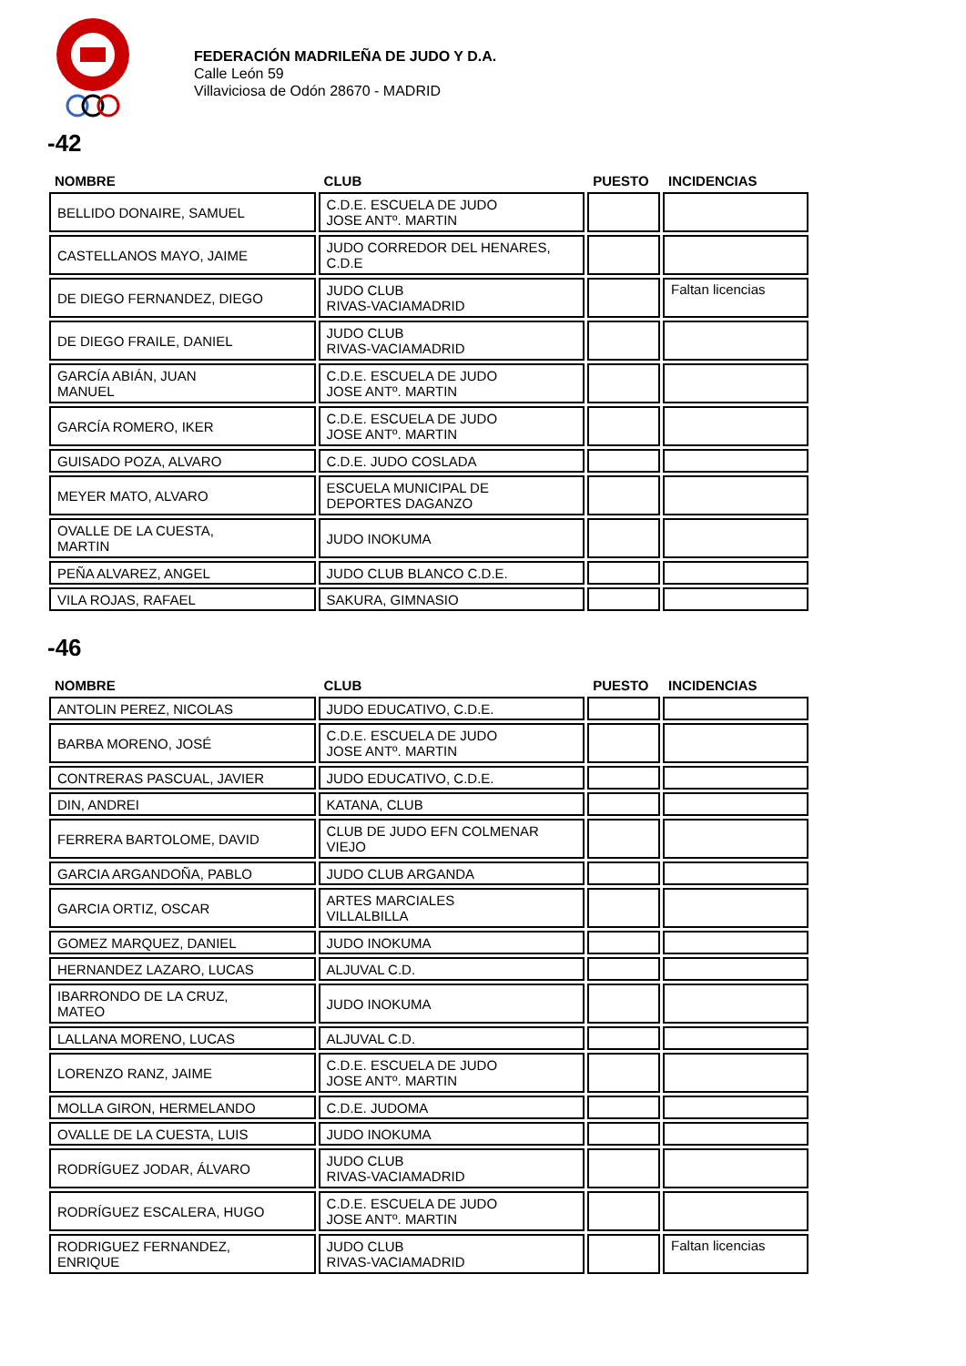FEDERACIÓN MADRILEÑA DE JUDO Y D.A.
Calle León 59
Villaviciosa de Odón 28670 - MADRID
-42
| NOMBRE | CLUB | PUESTO | INCIDENCIAS |
| --- | --- | --- | --- |
| BELLIDO DONAIRE, SAMUEL | C.D.E. ESCUELA DE JUDO JOSE ANTº. MARTIN | | |
| CASTELLANOS MAYO, JAIME | JUDO CORREDOR DEL HENARES, C.D.E | | |
| DE DIEGO FERNANDEZ, DIEGO | JUDO CLUB RIVAS-VACIAMADRID | | Faltan licencias |
| DE DIEGO FRAILE, DANIEL | JUDO CLUB RIVAS-VACIAMADRID | | |
| GARCÍA ABIÁN, JUAN MANUEL | C.D.E. ESCUELA DE JUDO JOSE ANTº. MARTIN | | |
| GARCÍA ROMERO, IKER | C.D.E. ESCUELA DE JUDO JOSE ANTº. MARTIN | | |
| GUISADO POZA, ALVARO | C.D.E. JUDO COSLADA | | |
| MEYER MATO, ALVARO | ESCUELA MUNICIPAL DE DEPORTES DAGANZO | | |
| OVALLE DE LA CUESTA, MARTIN | JUDO INOKUMA | | |
| PEÑA ALVAREZ, ANGEL | JUDO CLUB BLANCO C.D.E. | | |
| VILA ROJAS, RAFAEL | SAKURA, GIMNASIO | | |
-46
| NOMBRE | CLUB | PUESTO | INCIDENCIAS |
| --- | --- | --- | --- |
| ANTOLIN PEREZ, NICOLAS | JUDO EDUCATIVO, C.D.E. | | |
| BARBA MORENO, JOSÉ | C.D.E. ESCUELA DE JUDO JOSE ANTº. MARTIN | | |
| CONTRERAS PASCUAL, JAVIER | JUDO EDUCATIVO, C.D.E. | | |
| DIN, ANDREI | KATANA, CLUB | | |
| FERRERA BARTOLOME, DAVID | CLUB DE JUDO EFN COLMENAR VIEJO | | |
| GARCIA ARGANDOÑA, PABLO | JUDO CLUB ARGANDA | | |
| GARCIA ORTIZ, OSCAR | ARTES MARCIALES VILLALBILLA | | |
| GOMEZ MARQUEZ, DANIEL | JUDO INOKUMA | | |
| HERNANDEZ LAZARO, LUCAS | ALJUVAL C.D. | | |
| IBARRONDO DE LA CRUZ, MATEO | JUDO INOKUMA | | |
| LALLANA MORENO, LUCAS | ALJUVAL C.D. | | |
| LORENZO RANZ, JAIME | C.D.E. ESCUELA DE JUDO JOSE ANTº. MARTIN | | |
| MOLLA GIRON, HERMELANDO | C.D.E. JUDOMA | | |
| OVALLE DE LA CUESTA, LUIS | JUDO INOKUMA | | |
| RODRÍGUEZ JODAR, ÁLVARO | JUDO CLUB RIVAS-VACIAMADRID | | |
| RODRÍGUEZ ESCALERA, HUGO | C.D.E. ESCUELA DE JUDO JOSE ANTº. MARTIN | | |
| RODRIGUEZ FERNANDEZ, ENRIQUE | JUDO CLUB RIVAS-VACIAMADRID | | Faltan licencias |